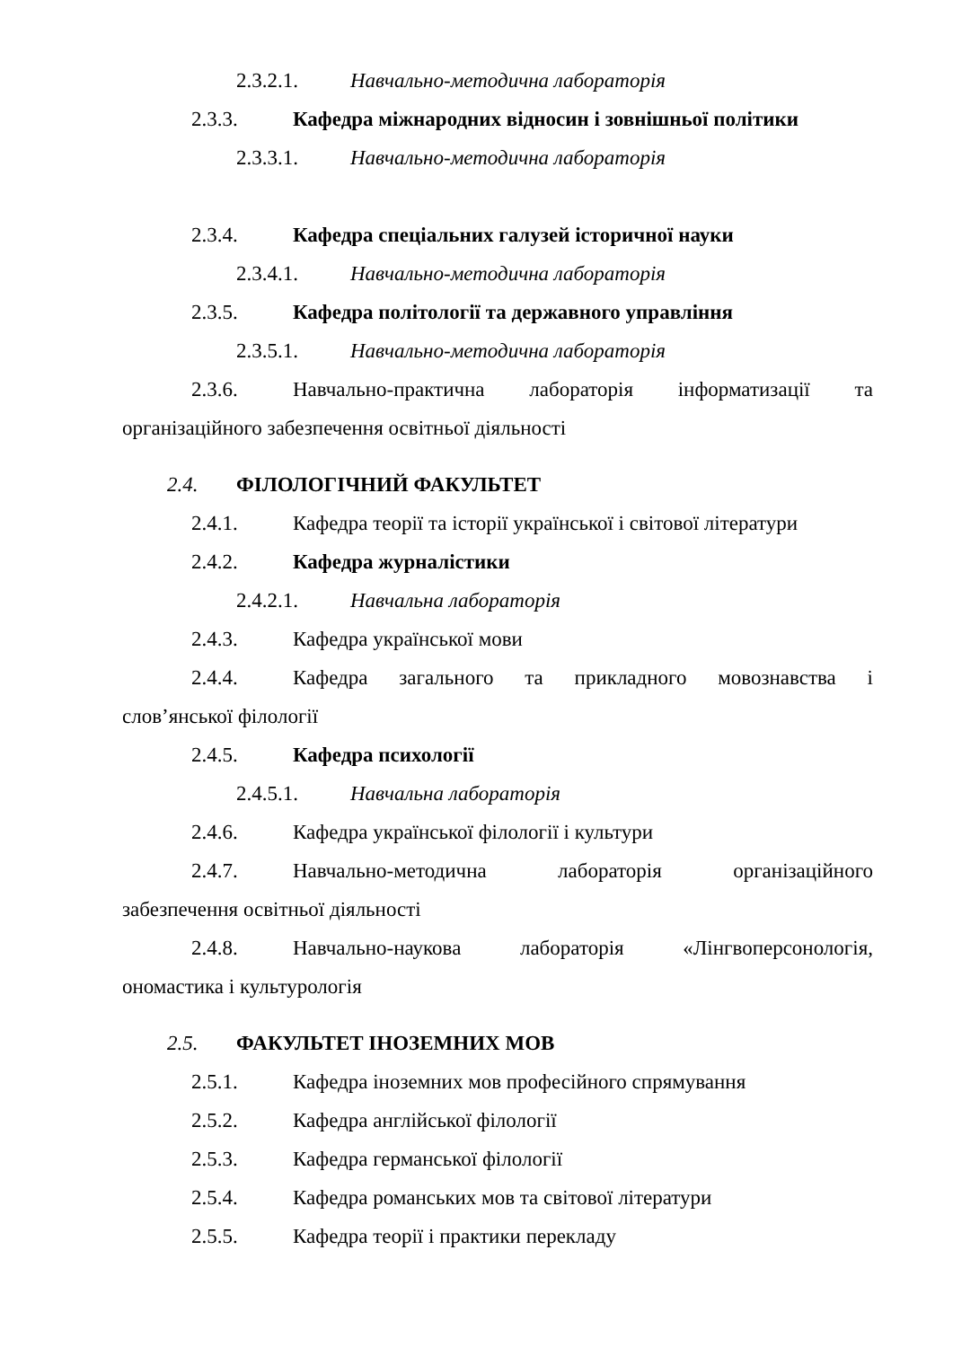2.3.2.1. Навчально-методична лабораторія
2.3.3. Кафедра міжнародних відносин і зовнішньої політики
2.3.3.1. Навчально-методична лабораторія
2.3.4. Кафедра спеціальних галузей історичної науки
2.3.4.1. Навчально-методична лабораторія
2.3.5. Кафедра політології та державного управління
2.3.5.1. Навчально-методична лабораторія
2.3.6. Навчально-практична лабораторія інформатизації та
організаційного забезпечення освітньої діяльності
2.4. ФІЛОЛОГІЧНИЙ ФАКУЛЬТЕТ
2.4.1. Кафедра теорії та історії української і світової літератури
2.4.2. Кафедра журналістики
2.4.2.1. Навчальна лабораторія
2.4.3. Кафедра української мови
2.4.4. Кафедра загального та прикладного мовознавства і
слов’янської філології
2.4.5. Кафедра психології
2.4.5.1. Навчальна лабораторія
2.4.6. Кафедра української філології і культури
2.4.7. Навчально-методична лабораторія організаційного
забезпечення освітньої діяльності
2.4.8. Навчально-наукова лабораторія «Лінгвоперсонологія,
ономастика і культурологія
2.5. ФАКУЛЬТЕТ ІНОЗЕМНИХ МОВ
2.5.1. Кафедра іноземних мов професійного спрямування
2.5.2. Кафедра англійської філології
2.5.3. Кафедра германської філології
2.5.4. Кафедра романських мов та світової літератури
2.5.5. Кафедра теорії і практики перекладу